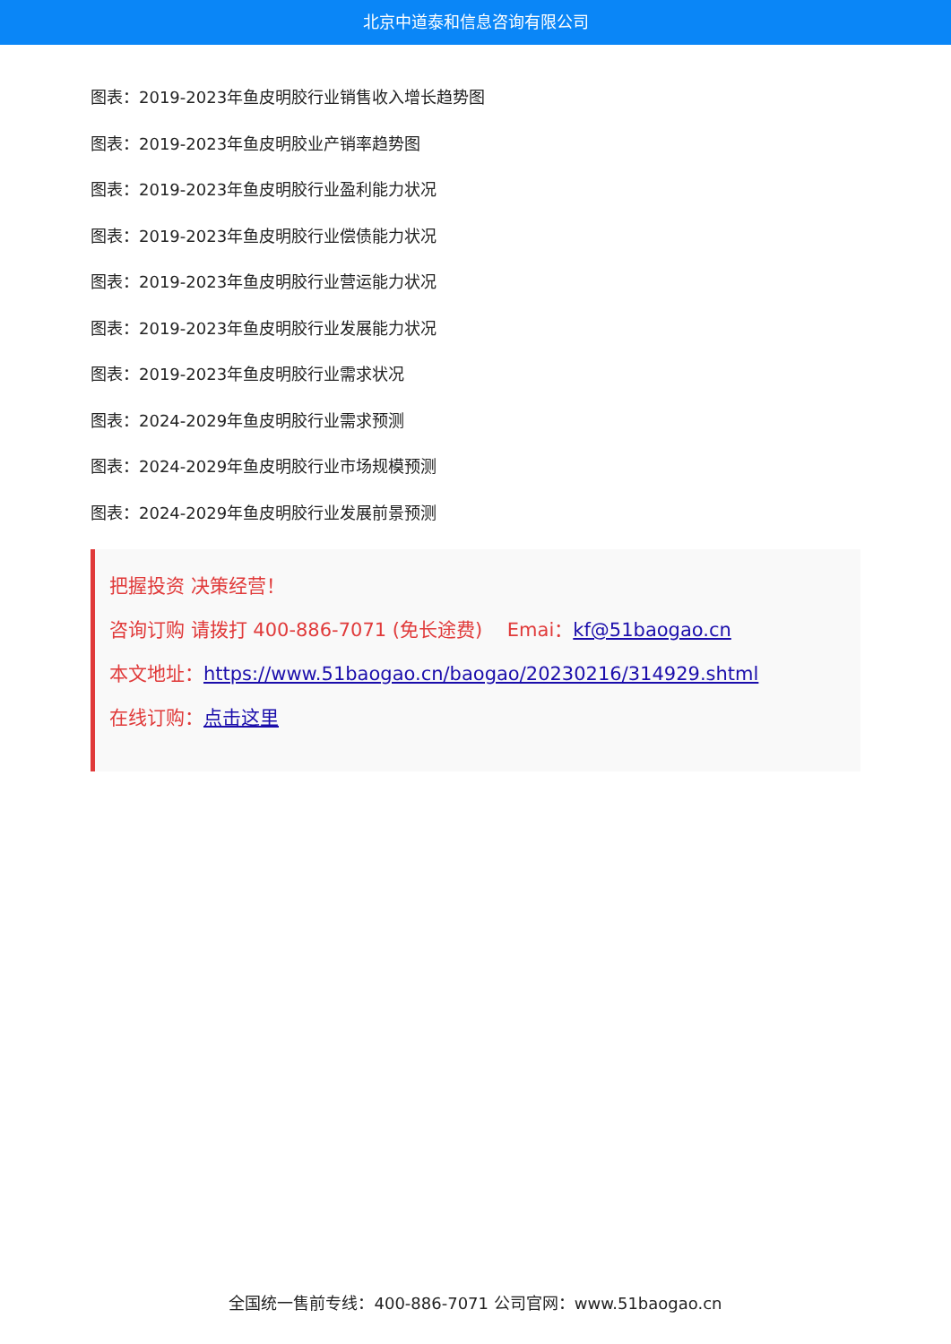北京中道泰和信息咨询有限公司
图表：2019-2023年鱼皮明胶行业销售收入增长趋势图
图表：2019-2023年鱼皮明胶业产销率趋势图
图表：2019-2023年鱼皮明胶行业盈利能力状况
图表：2019-2023年鱼皮明胶行业偿债能力状况
图表：2019-2023年鱼皮明胶行业营运能力状况
图表：2019-2023年鱼皮明胶行业发展能力状况
图表：2019-2023年鱼皮明胶行业需求状况
图表：2024-2029年鱼皮明胶行业需求预测
图表：2024-2029年鱼皮明胶行业市场规模预测
图表：2024-2029年鱼皮明胶行业发展前景预测
把握投资 决策经营！
咨询订购 请拨打 400-886-7071 (免长途费)　 Emai：kf@51baogao.cn
本文地址：https://www.51baogao.cn/baogao/20230216/314929.shtml
在线订购：点击这里
全国统一售前专线：400-886-7071 公司官网：www.51baogao.cn